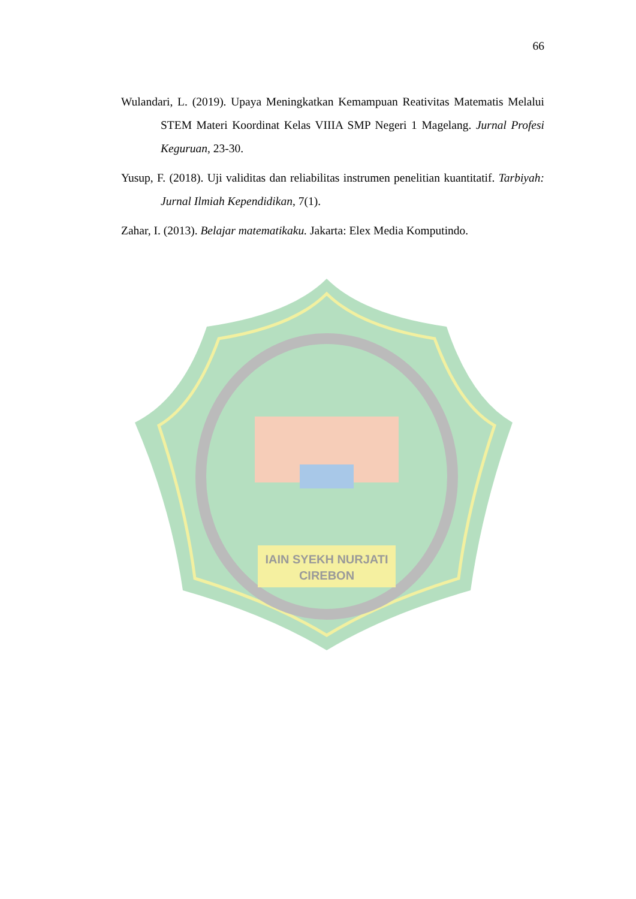66
Wulandari, L. (2019). Upaya Meningkatkan Kemampuan Reativitas Matematis Melalui STEM Materi Koordinat Kelas VIIIA SMP Negeri 1 Magelang. Jurnal Profesi Keguruan, 23-30.
Yusup, F. (2018). Uji validitas dan reliabilitas instrumen penelitian kuantitatif. Tarbiyah: Jurnal Ilmiah Kependidikan, 7(1).
Zahar, I. (2013). Belajar matematikaku. Jakarta: Elex Media Komputindo.
IAIN SYEKH NURJATI
CIREBON